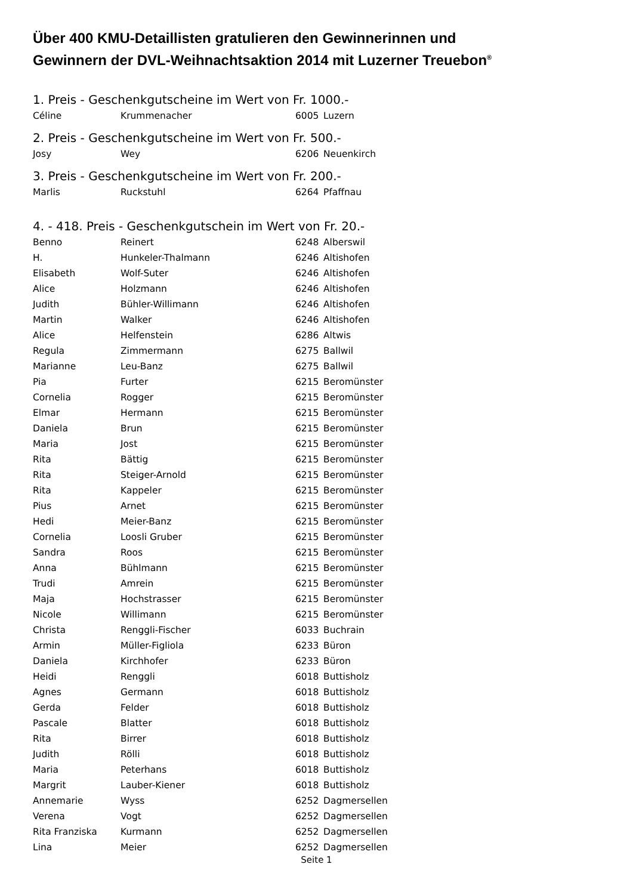Über 400 KMU-Detaillisten gratulieren den Gewinnerinnen und
Gewinnern der DVL-Weihnachtsaktion 2014 mit Luzerner Treuebon<sup>®</sup>
1. Preis - Geschenkgutscheine im Wert von Fr. 1000.-
| Céline | Krummenacher | 6005 | Luzern |
2. Preis - Geschenkgutscheine im Wert von Fr. 500.-
| Josy | Wey | 6206 | Neuenkirch |
3. Preis - Geschenkgutscheine im Wert von Fr. 200.-
| Marlis | Ruckstuhl | 6264 | Pfaffnau |
4. - 418. Preis - Geschenkgutschein im Wert von Fr. 20.-
| Benno | Reinert | 6248 | Alberswil |
| H. | Hunkeler-Thalmann | 6246 | Altishofen |
| Elisabeth | Wolf-Suter | 6246 | Altishofen |
| Alice | Holzmann | 6246 | Altishofen |
| Judith | Bühler-Willimann | 6246 | Altishofen |
| Martin | Walker | 6246 | Altishofen |
| Alice | Helfenstein | 6286 | Altwis |
| Regula | Zimmermann | 6275 | Ballwil |
| Marianne | Leu-Banz | 6275 | Ballwil |
| Pia | Furter | 6215 | Beromünster |
| Cornelia | Rogger | 6215 | Beromünster |
| Elmar | Hermann | 6215 | Beromünster |
| Daniela | Brun | 6215 | Beromünster |
| Maria | Jost | 6215 | Beromünster |
| Rita | Bättig | 6215 | Beromünster |
| Rita | Steiger-Arnold | 6215 | Beromünster |
| Rita | Kappeler | 6215 | Beromünster |
| Pius | Arnet | 6215 | Beromünster |
| Hedi | Meier-Banz | 6215 | Beromünster |
| Cornelia | Loosli Gruber | 6215 | Beromünster |
| Sandra | Roos | 6215 | Beromünster |
| Anna | Bühlmann | 6215 | Beromünster |
| Trudi | Amrein | 6215 | Beromünster |
| Maja | Hochstrasser | 6215 | Beromünster |
| Nicole | Willimann | 6215 | Beromünster |
| Christa | Renggli-Fischer | 6033 | Buchrain |
| Armin | Müller-Figliola | 6233 | Büron |
| Daniela | Kirchhofer | 6233 | Büron |
| Heidi | Renggli | 6018 | Buttisholz |
| Agnes | Germann | 6018 | Buttisholz |
| Gerda | Felder | 6018 | Buttisholz |
| Pascale | Blatter | 6018 | Buttisholz |
| Rita | Birrer | 6018 | Buttisholz |
| Judith | Rölli | 6018 | Buttisholz |
| Maria | Peterhans | 6018 | Buttisholz |
| Margrit | Lauber-Kiener | 6018 | Buttisholz |
| Annemarie | Wyss | 6252 | Dagmersellen |
| Verena | Vogt | 6252 | Dagmersellen |
| Rita Franziska | Kurmann | 6252 | Dagmersellen |
| Lina | Meier | 6252 | Dagmersellen |
Seite 1